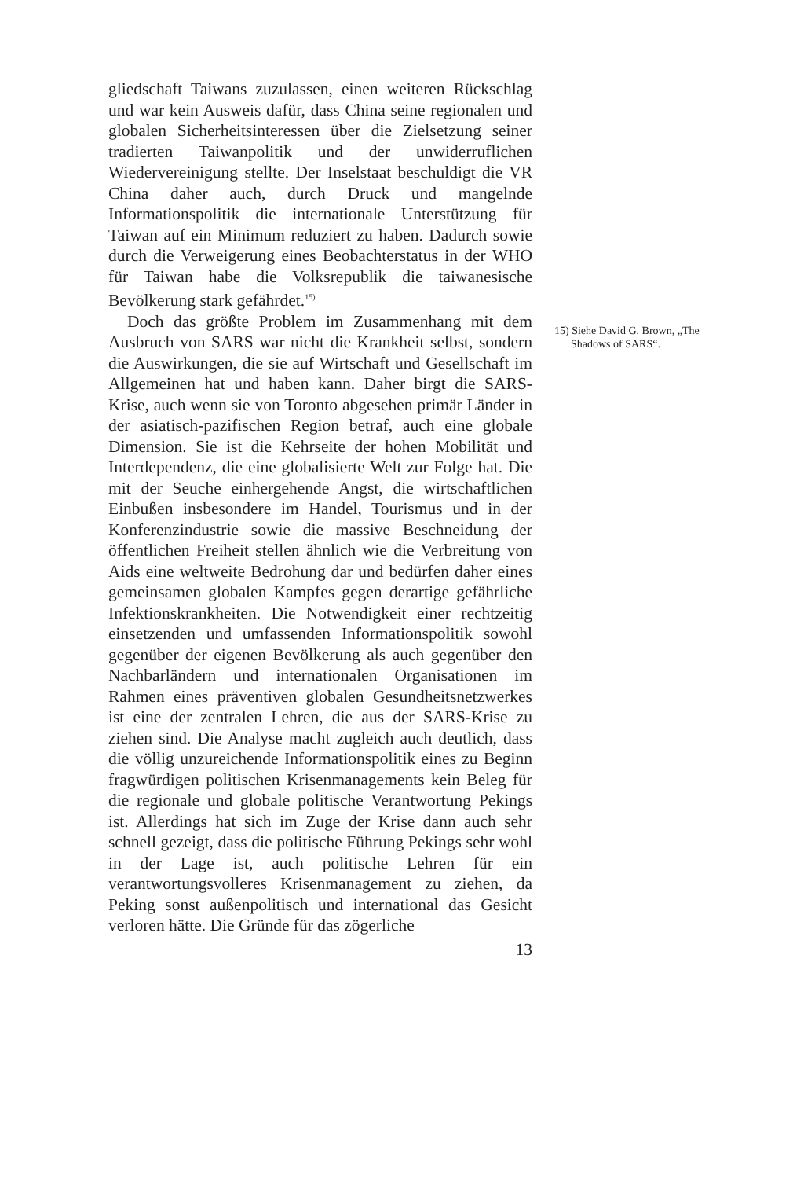gliedschaft Taiwans zuzulassen, einen weiteren Rückschlag und war kein Ausweis dafür, dass China seine regionalen und globalen Sicherheitsinteressen über die Zielsetzung seiner tradierten Taiwanpolitik und der unwiderruflichen Wiedervereinigung stellte. Der Inselstaat beschuldigt die VR China daher auch, durch Druck und mangelnde Informationspolitik die internationale Unterstützung für Taiwan auf ein Minimum reduziert zu haben. Dadurch sowie durch die Verweigerung eines Beobachterstatus in der WHO für Taiwan habe die Volksrepublik die taiwanesische Bevölkerung stark gefährdet.<sup>15)</sup>
Doch das größte Problem im Zusammenhang mit dem Ausbruch von SARS war nicht die Krankheit selbst, sondern die Auswirkungen, die sie auf Wirtschaft und Gesellschaft im Allgemeinen hat und haben kann. Daher birgt die SARS-Krise, auch wenn sie von Toronto abgesehen primär Länder in der asiatisch-pazifischen Region betraf, auch eine globale Dimension. Sie ist die Kehrseite der hohen Mobilität und Interdependenz, die eine globalisierte Welt zur Folge hat. Die mit der Seuche einhergehende Angst, die wirtschaftlichen Einbußen insbesondere im Handel, Tourismus und in der Konferenzindustrie sowie die massive Beschneidung der öffentlichen Freiheit stellen ähnlich wie die Verbreitung von Aids eine weltweite Bedrohung dar und bedürfen daher eines gemeinsamen globalen Kampfes gegen derartige gefährliche Infektionskrankheiten. Die Notwendigkeit einer rechtzeitig einsetzenden und umfassenden Informationspolitik sowohl gegenüber der eigenen Bevölkerung als auch gegenüber den Nachbarländern und internationalen Organisationen im Rahmen eines präventiven globalen Gesundheitsnetzwerkes ist eine der zentralen Lehren, die aus der SARS-Krise zu ziehen sind. Die Analyse macht zugleich auch deutlich, dass die völlig unzureichende Informationspolitik eines zu Beginn fragwürdigen politischen Krisenmanagements kein Beleg für die regionale und globale politische Verantwortung Pekings ist. Allerdings hat sich im Zuge der Krise dann auch sehr schnell gezeigt, dass die politische Führung Pekings sehr wohl in der Lage ist, auch politische Lehren für ein verantwortungsvolleres Krisenmanagement zu ziehen, da Peking sonst außenpolitisch und international das Gesicht verloren hätte. Die Gründe für das zögerliche
13
15) Siehe David G. Brown, „The
Shadows of SARS“.